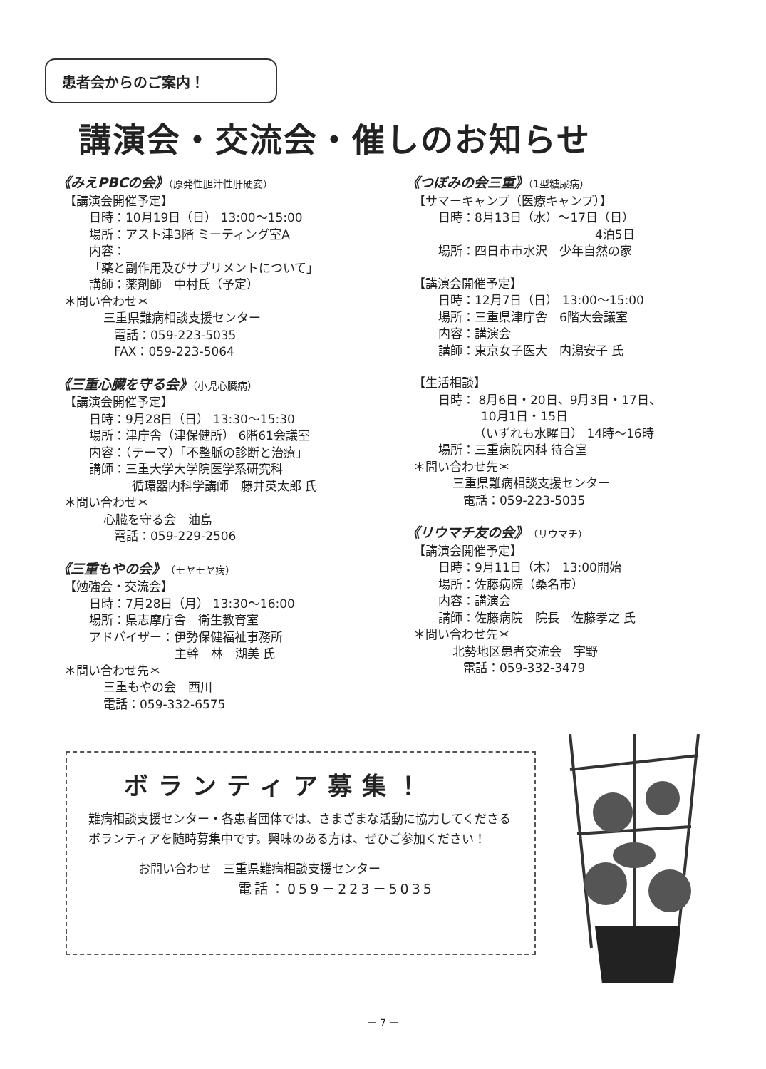患者会からのご案内！
講演会・交流会・催しのお知らせ
《みえPBCの会》（原発性胆汁性肝硬変）
【講演会開催予定】
日時：10月19日（日） 13:00～15:00
場所：アスト津3階 ミーティング室A
内容：
「薬と副作用及びサプリメントについて」
講師：薬剤師　中村氏（予定）
＊問い合わせ＊
三重県難病相談支援センター
電話：059-223-5035
FAX：059-223-5064
《三重心臓を守る会》（小児心臓病）
【講演会開催予定】
日時：9月28日（日） 13:30～15:30
場所：津庁舎（津保健所） 6階61会議室
内容：（テーマ）「不整脈の診断と治療」
講師：三重大学大学院医学系研究科
循環器内科学講師　藤井英太郎 氏
＊問い合わせ＊
心臓を守る会　油島
電話：059-229-2506
《三重もやの会》（モヤモヤ病）
【勉強会・交流会】
日時：7月28日（月） 13:30～16:00
場所：県志摩庁舎　衛生教育室
アドバイザー：伊勢保健福祉事務所
主幹　林　湖美 氏
＊問い合わせ先＊
三重もやの会　西川
電話：059-332-6575
《つぼみの会三重》（1型糖尿病）
【サマーキャンプ（医療キャンプ）】
日時：8月13日（水）～17日（日）
4泊5日
場所：四日市市水沢　少年自然の家
【講演会開催予定】
日時：12月7日（日） 13:00～15:00
場所：三重県津庁舎　6階大会議室
内容：講演会
講師：東京女子医大　内潟安子 氏
【生活相談】
日時： 8月6日・20日、9月3日・17日、
10月1日・15日
（いずれも水曜日） 14時～16時
場所：三重病院内科 待合室
＊問い合わせ先＊
三重県難病相談支援センター
電話：059-223-5035
《リウマチ友の会》（リウマチ）
【講演会開催予定】
日時：9月11日（木） 13:00開始
場所：佐藤病院（桑名市）
内容：講演会
講師：佐藤病院　院長　佐藤孝之 氏
＊問い合わせ先＊
北勢地区患者交流会　宇野
電話：059-332-3479
ボランティア募集！
難病相談支援センター・各患者団体では、さまざまな活動に協力してくださるボランティアを随時募集中です。興味のある方は、ぜひご参加ください！
お問い合わせ　三重県難病相談支援センター
電話：059－223－5035
－ 7 －